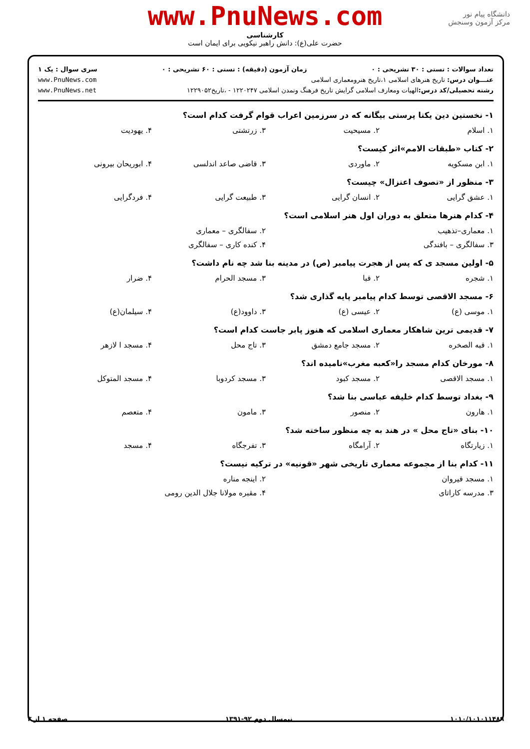www.PnuNews.com
کارشناسی
حضرت علی(ع): دانش راهبر نیکویی برای ایمان است
دانشگاه پیام نور
مرکز آزمون وسنجش
تعداد سوالات : تستی : ۳۰ تشریحی : ۰ زمان آزمون (دقیقه) : تستی : ۶۰ تشریحی : ۰ سری سوال : یک ۱
عنـــوان درس: تاریخ هنرهای اسلامی ۱،تاریخ هنرومعماری اسلامی www.PnuNews.com
رشته تحصیلی/کد درس: الهیات ومعارف اسلامی گرایش تاریخ فرهنگ وتمدن اسلامی ۱۲۲۰۲۴۷ - ،تاریخ۱۲۲۹۰۵۲ www.PnuNews.net
۱- نخستین دین یکتا پرستی بیگانه که در سرزمین اعراب قوام گرفت کدام است؟
۱. اسلام ۲. مسیحیت ۳. زرتشتی ۴. یهودیت
۲- کتاب «طبقات الامم»اثر کیست؟
۱. ابن مسکویه ۲. ماوردی ۳. قاضی صاعد اندلسی ۴. ابوریحان بیرونی
۳- منظور از «تصوف اعتزال» چیست؟
۱. عشق گرایی ۲. انسان گرایی ۳. طبیعت گرایی ۴. فردگرایی
۴- کدام هنرها متعلق به دوران اول هنر اسلامی است؟
۱. معماری–تذهیب ۲. سفالگری – معماری
۳. سفالگری – بافندگی ۴. کنده کاری – سفالگری
۵- اولین مسجد ی که پس از هجرت پیامبر (ص) در مدینه بنا شد چه نام داشت؟
۱. شجره ۲. قبا ۳. مسجد الحرام ۴. ضرار
۶- مسجد الاقصی توسط کدام پیامبر پایه گذاری شد؟
۱. موسی (ع) ۲. عیسی (ع) ۳. داوود(ع) ۴. سیلمان(ع)
۷- قدیمی ترین شاهکار معماری اسلامی که هنوز پابر جاست کدام است؟
۱. قبه الصخره ۲. مسجد جامع دمشق ۳. تاج محل ۴. مسجد ا لازهر
۸- مورخان کدام مسجد را«کعبه مغرب»نامیده اند؟
۱. مسجد الاقصی ۲. مسجد کبود ۳. مسجد کردوبا ۴. مسجد المتوکل
۹- بغداد توسط کدام خلیفه عباسی بنا شد؟
۱. هارون ۲. منصور ۳. مامون ۴. متعصم
۱۰- بنای «تاج محل » در هند به چه منظور ساخته شد؟
۱. زیارتگاه ۲. آرامگاه ۳. تفرجگاه ۴. مسجد
۱۱- کدام بنا از مجموعه معماری تاریخی شهر «قونیه» در ترکیه نیست؟
۱. مسجد قیروان ۲. اینجه مناره
۳. مدرسه کاراتای ۴. مقبره مولانا جلال الدین رومی
۱۰۱۰/۱۰۱۰۱۱۴۸۹ نیمسال دوم ۹۲-۱۳۹۱ صفحه ۱ از ۳